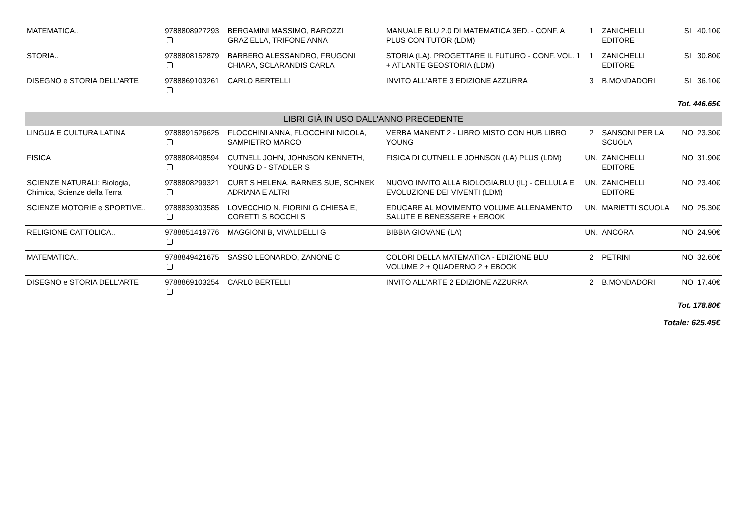| MATEMATICA.. | 9788808927293 | BERGAMINI MASSIMO, BAROZZI GRAZIELLA, TRIFONE ANNA | MANUALE BLU 2.0 DI MATEMATICA 3ED. - CONF. A PLUS CON TUTOR (LDM) | 1 | ZANICHELLI EDITORE | SI | 40.10€ |
| STORIA.. | 9788808152879 | BARBERO ALESSANDRO, FRUGONI CHIARA, SCLARANDIS CARLA | STORIA (LA). PROGETTARE IL FUTURO - CONF. VOL. 1 + ATLANTE GEOSTORIA (LDM) | 1 | ZANICHELLI EDITORE | SI | 30.80€ |
| DISEGNO e STORIA DELL'ARTE | 9788869103261 | CARLO BERTELLI | INVITO ALL'ARTE 3 EDIZIONE AZZURRA | 3 | B.MONDADORI | SI | 36.10€ |
| Tot. 446.65€ | | | | | | | |
| LIBRI GIÀ IN USO DALL'ANNO PRECEDENTE | | | | | | | |
| LINGUA E CULTURA LATINA | 9788891526625 | FLOCCHINI ANNA, FLOCCHINI NICOLA, SAMPIETRO MARCO | VERBA MANENT 2 - LIBRO MISTO CON HUB LIBRO YOUNG | 2 | SANSONI PER LA SCUOLA | NO | 23.30€ |
| FISICA | 9788808408594 | CUTNELL JOHN, JOHNSON KENNETH, YOUNG D - STADLER S | FISICA DI CUTNELL E JOHNSON (LA) PLUS (LDM) | UN. | ZANICHELLI EDITORE | NO | 31.90€ |
| SCIENZE NATURALI: Biologia, Chimica, Scienze della Terra | 9788808299321 | CURTIS HELENA, BARNES SUE, SCHNEK ADRIANA E ALTRI | NUOVO INVITO ALLA BIOLOGIA.BLU (IL) - CELLULA E EVOLUZIONE DEI VIVENTI (LDM) | UN. | ZANICHELLI EDITORE | NO | 23.40€ |
| SCIENZE MOTORIE e SPORTIVE.. | 9788839303585 | LOVECCHIO N, FIORINI G CHIESA E, CORETTI S BOCCHI S | EDUCARE AL MOVIMENTO VOLUME ALLENAMENTO SALUTE E BENESSERE + EBOOK | UN. | MARIETTI SCUOLA | NO | 25.30€ |
| RELIGIONE CATTOLICA.. | 9788851419776 | MAGGIONI B, VIVALDELLI G | BIBBIA GIOVANE (LA) | UN. | ANCORA | NO | 24.90€ |
| MATEMATICA.. | 9788849421675 | SASSO LEONARDO, ZANONE C | COLORI DELLA MATEMATICA - EDIZIONE BLU VOLUME 2 + QUADERNO 2 + EBOOK | 2 | PETRINI | NO | 32.60€ |
| DISEGNO e STORIA DELL'ARTE | 9788869103254 | CARLO BERTELLI | INVITO ALL'ARTE 2 EDIZIONE AZZURRA | 2 | B.MONDADORI | NO | 17.40€ |
| Tot. 178.80€ | | | | | | | |
| Totale: 625.45€ | | | | | | | |